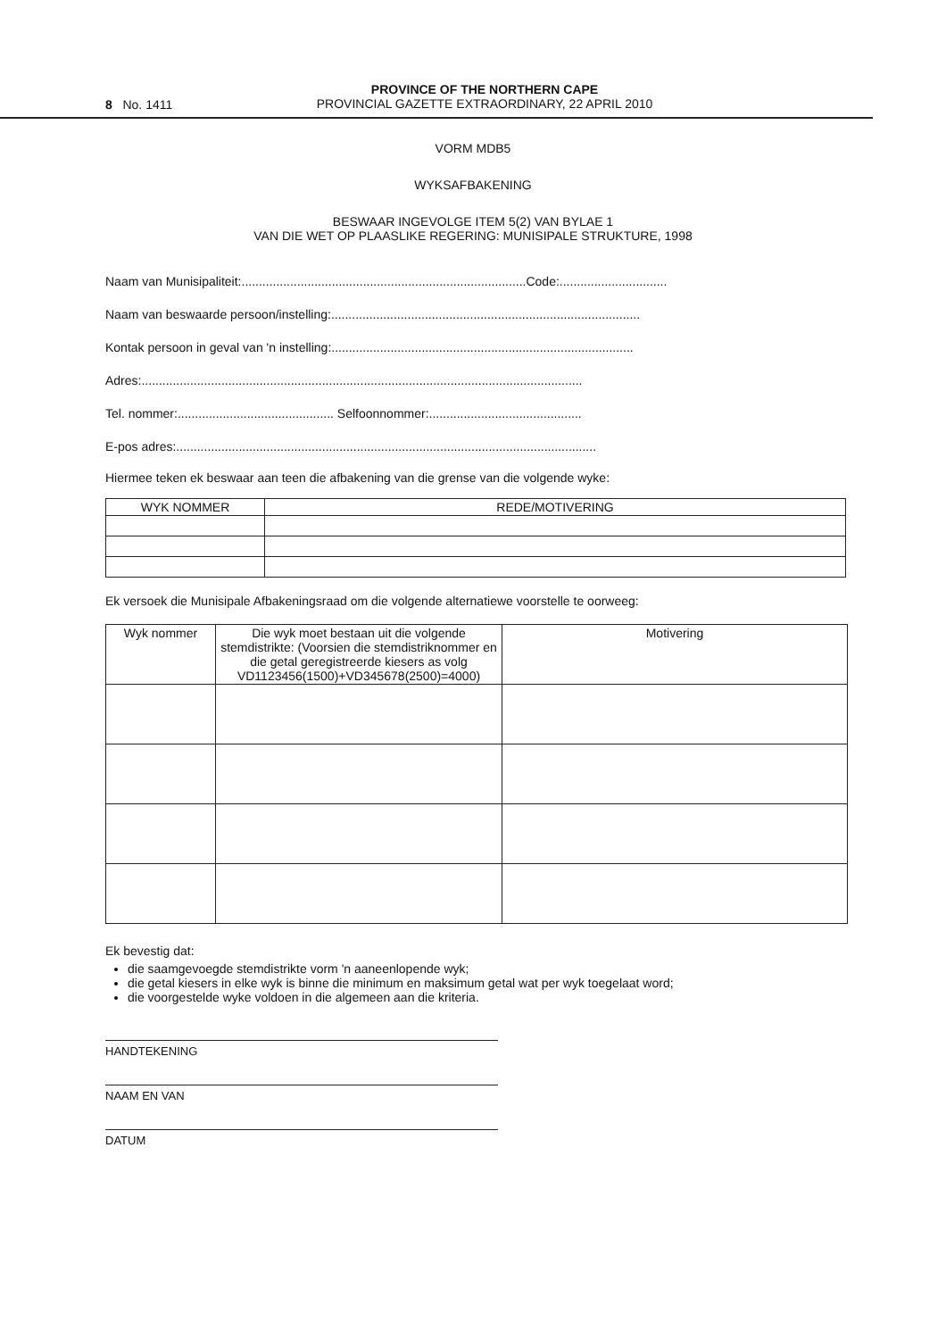8 No. 1411
PROVINCE OF THE NORTHERN CAPE
PROVINCIAL GAZETTE EXTRAORDINARY, 22 APRIL 2010
VORM MDB5
WYKSAFBAKENING
BESWAAR INGEVOLGE ITEM 5(2) VAN BYLAE 1
VAN DIE WET OP PLAASLIKE REGERING: MUNISIPALE STRUKTURE, 1998
Naam van Munisipaliteit:..................................................................................Code:...............................
Naam van beswaarde persoon/instelling:.........................................................................................
Kontak persoon in geval van 'n instelling:.......................................................................................
Adres:...............................................................................................................................
Tel. nommer:............................................. Selfoonnommer:............................................
E-pos adres:.........................................................................................................................
Hiermee teken ek beswaar aan teen die afbakening van die grense van die volgende wyke:
| WYK NOMMER | REDE/MOTIVERING |
| --- | --- |
Ek versoek die Munisipale Afbakeningsraad om die volgende alternatiewe voorstelle te oorweeg:
| Wyk nommer | Die wyk moet bestaan uit die volgende stemdistrikte: (Voorsien die stemdistriknommer en die getal geregistreerde kiesers as volg VD1123456(1500)+VD345678(2500)=4000) | Motivering |
| --- | --- | --- |
Ek bevestig dat:
die saamgevoegde stemdistrikte vorm 'n aaneenlopende wyk;
die getal kiesers in elke wyk is binne die minimum en maksimum getal wat per wyk toegelaat word;
die voorgestelde wyke voldoen in die algemeen aan die kriteria.
HANDTEKENING
NAAM EN VAN
DATUM